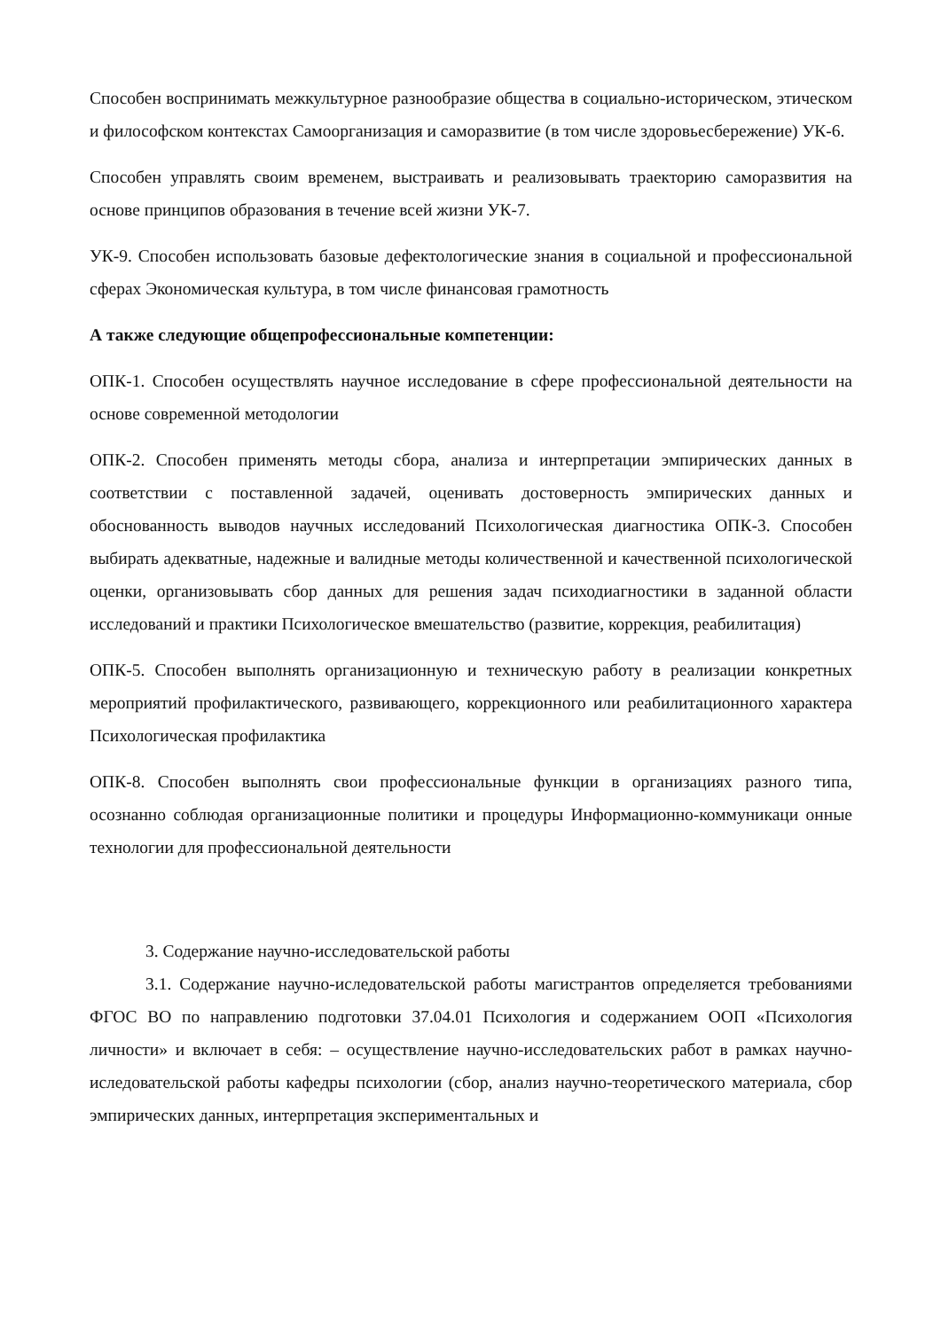Способен воспринимать межкультурное разнообразие общества в социально-историческом, этическом и философском контекстах Самоорганизация и саморазвитие (в том числе здоровьесбережение) УК-6.
Способен управлять своим временем, выстраивать и реализовывать траекторию саморазвития на основе принципов образования в течение всей жизни УК-7.
УК-9. Способен использовать базовые дефектологические знания в социальной и профессиональной сферах Экономическая культура, в том числе финансовая грамотность
А также следующие общепрофессиональные компетенции:
ОПК-1. Способен осуществлять научное исследование в сфере профессиональной деятельности на основе современной методологии
ОПК-2. Способен применять методы сбора, анализа и интерпретации эмпирических данных в соответствии с поставленной задачей, оценивать достоверность эмпирических данных и обоснованность выводов научных исследований Психологическая диагностика ОПК-3. Способен выбирать адекватные, надежные и валидные методы количественной и качественной психологической оценки, организовывать сбор данных для решения задач психодиагностики в заданной области исследований и практики Психологическое вмешательство (развитие, коррекция, реабилитация)
ОПК-5. Способен выполнять организационную и техническую работу в реализации конкретных мероприятий профилактического, развивающего, коррекционного или реабилитационного характера Психологическая профилактика
ОПК-8. Способен выполнять свои профессиональные функции в организациях разного типа, осознанно соблюдая организационные политики и процедуры Информационно-коммуникаци онные технологии для профессиональной деятельности
3. Содержание научно-исследовательской работы
3.1. Содержание научно-иследовательской работы магистрантов определяется требованиями ФГОС ВО по направлению подготовки 37.04.01 Психология и содержанием ООП «Психология личности» и включает в себя: – осуществление научно-исследовательских работ в рамках научно-иследовательской работы кафедры психологии (сбор, анализ научно-теоретического материала, сбор эмпирических данных, интерпретация экспериментальных и